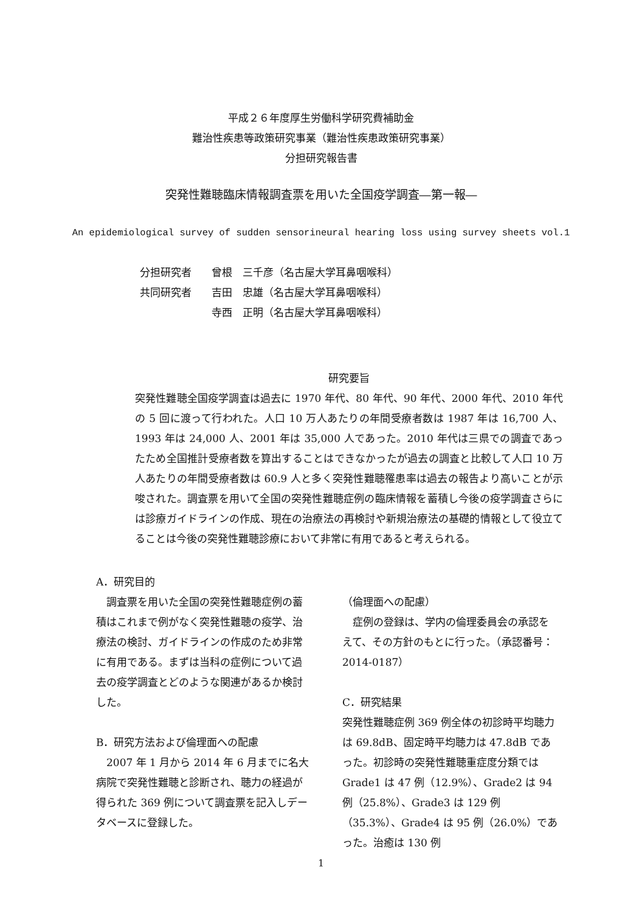平成２６年度厚生労働科学研究費補助金
難治性疾患等政策研究事業（難治性疾患政策研究事業）
分担研究報告書
突発性難聴臨床情報調査票を用いた全国疫学調査―第一報―
An epidemiological survey of sudden sensorineural hearing loss using survey sheets vol.1
分担研究者 曾根　三千彦（名古屋大学耳鼻咽喉科）
共同研究者 吉田　忠雄（名古屋大学耳鼻咽喉科）
寺西　正明（名古屋大学耳鼻咽喉科）
研究要旨
突発性難聴全国疫学調査は過去に 1970 年代、80 年代、90 年代、2000 年代、2010 年代の 5 回に渡って行われた。人口 10 万人あたりの年間受療者数は 1987 年は 16,700 人、1993 年は 24,000 人、2001 年は 35,000 人であった。2010 年代は三県での調査であったため全国推計受療者数を算出することはできなかったが過去の調査と比較して人口 10 万人あたりの年間受療者数は 60.9 人と多く突発性難聴罹患率は過去の報告より高いことが示唆された。調査票を用いて全国の突発性難聴症例の臨床情報を蓄積し今後の疫学調査さらには診療ガイドラインの作成、現在の治療法の再検討や新規治療法の基礎的情報として役立てることは今後の突発性難聴診療において非常に有用であると考えられる。
A．研究目的
　調査票を用いた全国の突発性難聴症例の蓄積はこれまで例がなく突発性難聴の疫学、治療法の検討、ガイドラインの作成のため非常に有用である。まずは当科の症例について過去の疫学調査とどのような関連があるか検討した。
B．研究方法および倫理面への配慮
　2007 年 1 月から 2014 年 6 月までに名大病院で突発性難聴と診断され、聴力の経過が得られた 369 例について調査票を記入しデータベースに登録した。
（倫理面への配慮）
　症例の登録は、学内の倫理委員会の承認をえて、その方針のもとに行った。（承認番号：2014-0187）
C．研究結果
突発性難聴症例 369 例全体の初診時平均聴力は 69.8dB、固定時平均聴力は 47.8dB であった。初診時の突発性難聴重症度分類では Grade1 は 47 例（12.9%）、Grade2 は 94 例（25.8%）、Grade3 は 129 例（35.3%）、Grade4 は 95 例（26.0%）であった。治癒は 130 例
1